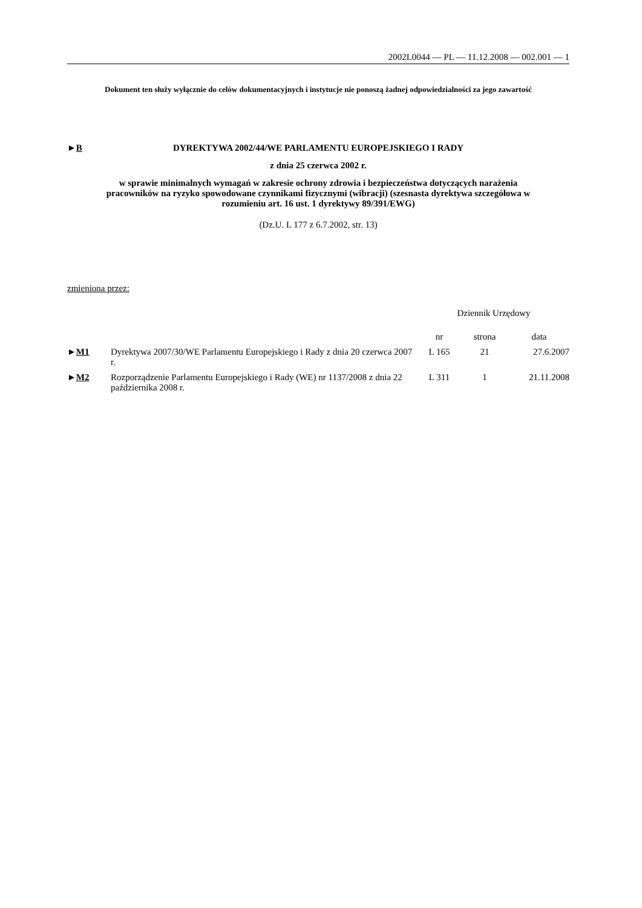2002L0044 — PL — 11.12.2008 — 002.001 — 1
Dokument ten służy wyłącznie do celów dokumentacyjnych i instytucje nie ponoszą żadnej odpowiedzialności za jego zawartość
►B DYREKTYWA 2002/44/WE PARLAMENTU EUROPEJSKIEGO I RADY
z dnia 25 czerwca 2002 r.
w sprawie minimalnych wymagań w zakresie ochrony zdrowia i bezpieczeństwa dotyczących narażenia pracowników na ryzyko spowodowane czynnikami fizycznymi (wibracji) (szesnasta dyrektywa szczegółowa w rozumieniu art. 16 ust. 1 dyrektywy 89/391/EWG)
(Dz.U. L 177 z 6.7.2002, str. 13)
zmieniona przez:
| | | Dziennik Urzędowy | | |
| --- | --- | --- | --- | --- |
| | | nr | strona | data |
| ► M1 | Dyrektywa 2007/30/WE Parlamentu Europejskiego i Rady z dnia 20 czerwca 2007 r. | L 165 | 21 | 27.6.2007 |
| ► M2 | Rozporządzenie Parlamentu Europejskiego i Rady (WE) nr 1137/2008 z dnia 22 października 2008 r. | L 311 | 1 | 21.11.2008 |